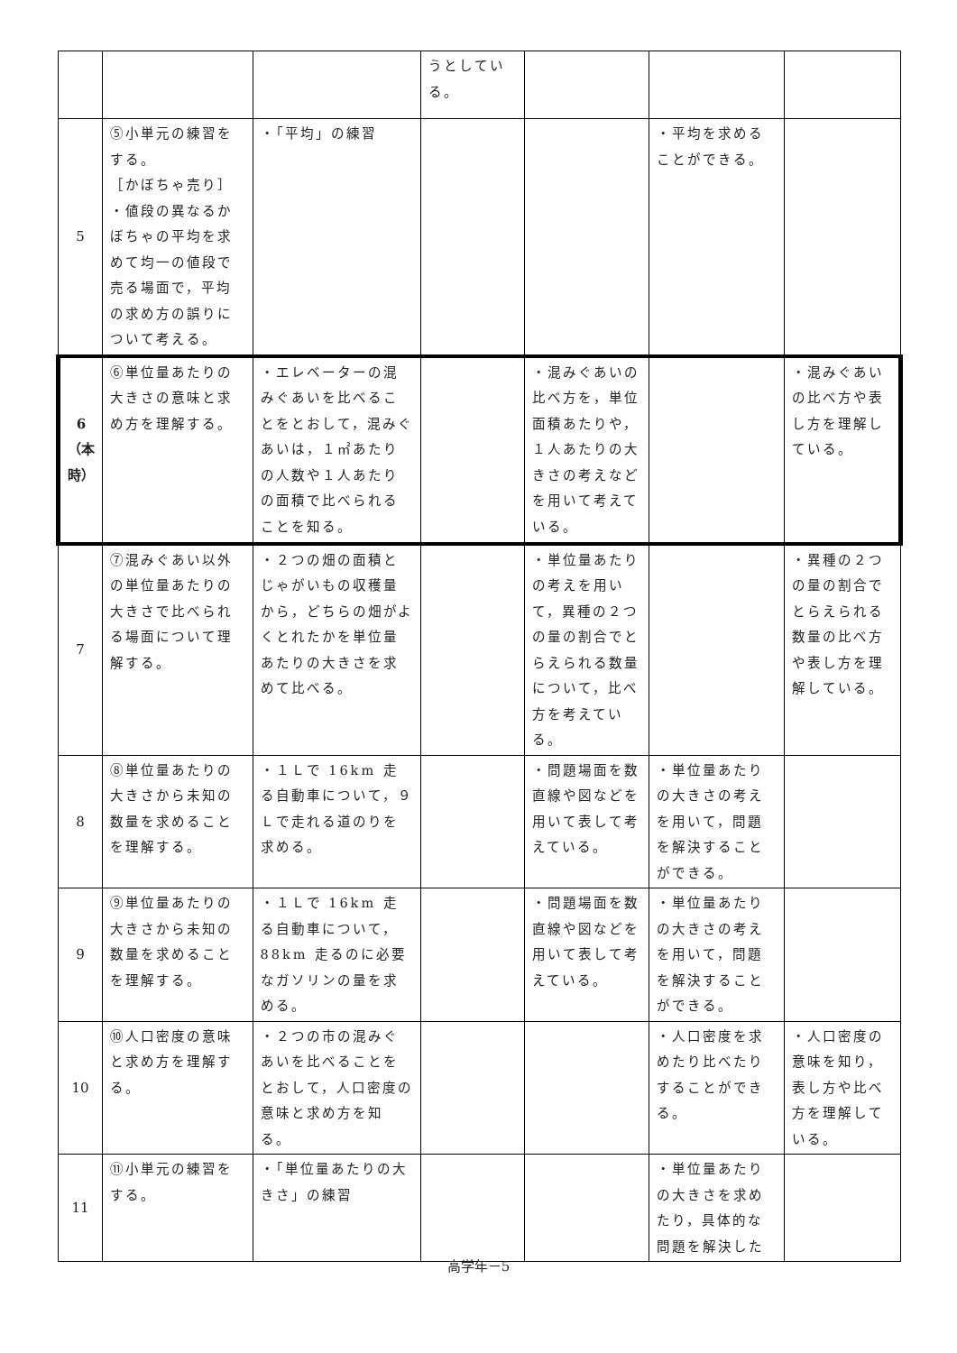| | | | うとしている。 | | | |
| 5 | ⑤小単元の練習をする。 ［かぼちゃ売り］ ・値段の異なるかぼちゃの平均を求めて均一の値段で売る場面で，平均の求め方の誤りについて考える。 | ・「平均」の練習 | | | ・平均を求めることができる。 | |
| 6 （本時） | ⑥単位量あたりの大きさの意味と求め方を理解する。 | ・エレベーターの混みぐあいを比べることをとおして，混みぐあいは，１㎡あたりの人数や１人あたりの面積で比べられることを知る。 | | ・混みぐあいの比べ方を，単位面積あたりや，１人あたりの大きさの考えなどを用いて考えている。 | | ・混みぐあいの比べ方や表し方を理解している。 |
| 7 | ⑦混みぐあい以外の単位量あたりの大きさで比べられる場面について理解する。 | ・２つの畑の面積とじゃがいもの収穫量から，どちらの畑がよくとれたかを単位量あたりの大きさを求めて比べる。 | | ・単位量あたりの考えを用いて，異種の２つの量の割合でとらえられる数量について，比べ方を考えている。 | | ・異種の２つの量の割合でとらえられる数量の比べ方や表し方を理解している。 |
| 8 | ⑧単位量あたりの大きさから未知の数量を求めることを理解する。 | ・１Ｌで 16km 走る自動車について，９Ｌで走れる道のりを求める。 | | ・問題場面を数直線や図などを用いて表して考えている。 | ・単位量あたりの大きさの考えを用いて，問題を解決することができる。 | |
| 9 | ⑨単位量あたりの大きさから未知の数量を求めることを理解する。 | ・１Ｌで 16km 走る自動車について，88km 走るのに必要なガソリンの量を求める。 | | ・問題場面を数直線や図などを用いて表して考えている。 | ・単位量あたりの大きさの考えを用いて，問題を解決することができる。 | |
| 10 | ⑩人口密度の意味と求め方を理解する。 | ・２つの市の混みぐあいを比べることをとおして，人口密度の意味と求め方を知る。 | | | ・人口密度を求めたり比べたりすることができる。 | ・人口密度の意味を知り，表し方や比べ方を理解している。 |
| 11 | ⑪小単元の練習をする。 | ・「単位量あたりの大きさ」の練習 | | | ・単位量あたりの大きさを求めたり，具体的な問題を解決した | |
高学年－5